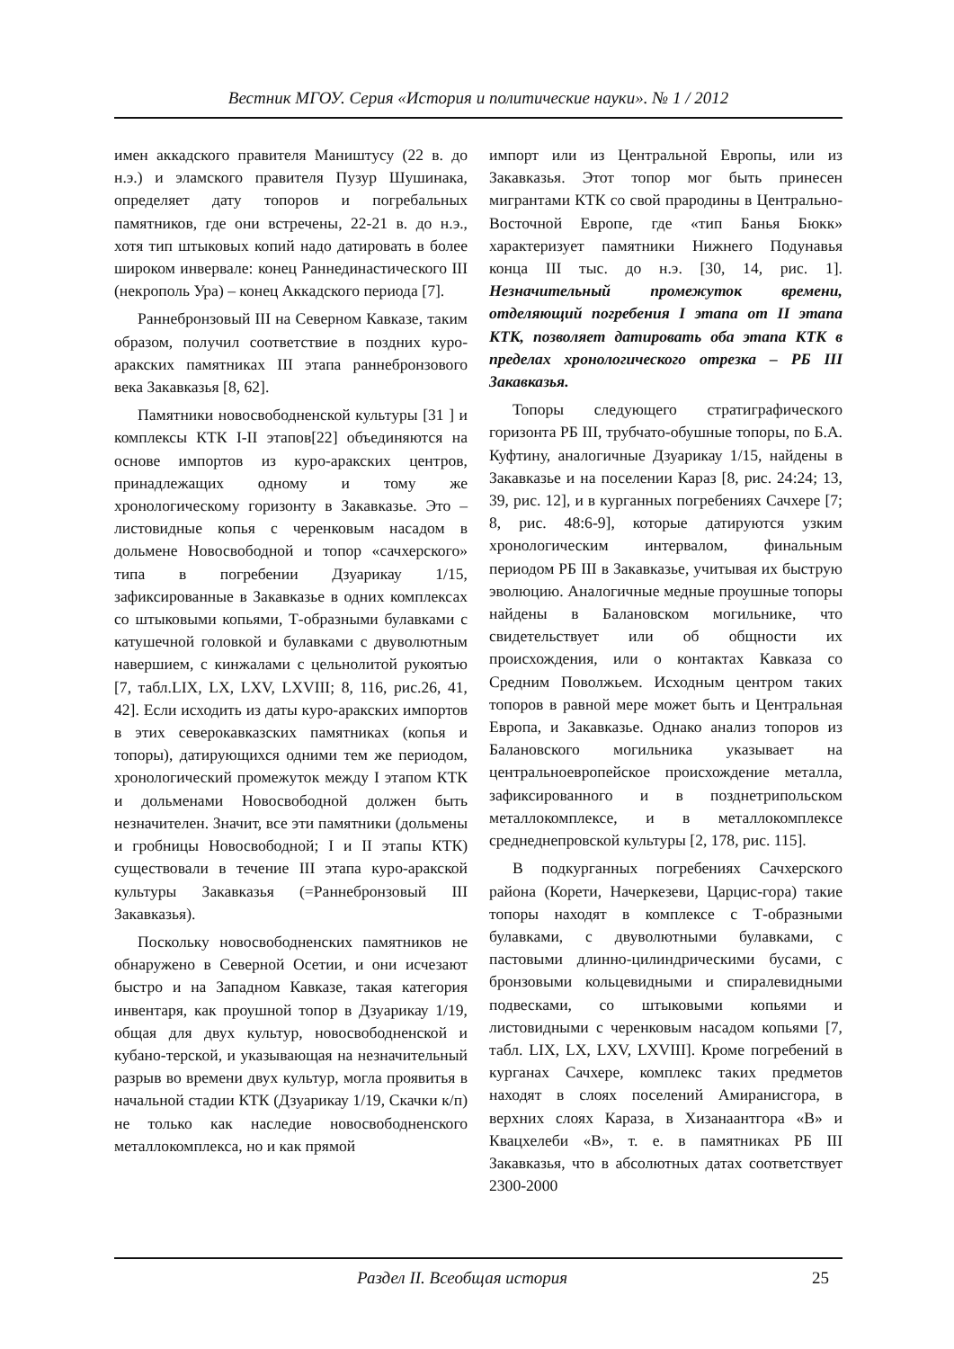Вестник МГОУ. Серия «История и политические науки». № 1 / 2012
имен аккадского правителя Маништусу (22 в. до н.э.) и эламского правителя Пузур Шушинака, определяет дату топоров и погребальных памятников, где они встречены, 22-21 в. до н.э., хотя тип штыковых копий надо датировать в более широком инвервале: конец Раннединастического III (некрополь Ура) – конец Аккадского периода [7].
Раннебронзовый III на Северном Кавказе, таким образом, получил соответствие в поздних куро-аракских памятниках III этапа раннебронзового века Закавказья [8, 62].
Памятники новосвободненской культуры [31 ] и комплексы КТК I-II этапов[22] объединяются на основе импортов из куро-аракских центров, принадлежащих одному и тому же хронологическому горизонту в Закавказье. Это – листовидные копья с черенковым насадом в дольмене Новосвободной и топор «сачхерского» типа в погребении Дзуарикау 1/15, зафиксированные в Закавказье в одних комплексах со штыковыми копьями, Т-образными булавками с катушечной головкой и булавками с двуволютным навершием, с кинжалами с цельнолитой рукоятью [7, табл.LIX, LX, LXV, LXVIII; 8, 116, рис.26, 41, 42]. Если исходить из даты куро-аракских импортов в этих северокавказских памятниках (копья и топоры), датирующихся одними тем же периодом, хронологический промежуток между I этапом КТК и дольменами Новосвободной должен быть незначителен. Значит, все эти памятники (дольмены и гробницы Новосвободной; I и II этапы КТК) существовали в течение III этапа куро-аракской культуры Закавказья (=Раннебронзовый III Закавказья).
Поскольку новосвободненских памятников не обнаружено в Северной Осетии, и они исчезают быстро и на Западном Кавказе, такая категория инвентаря, как проушной топор в Дзуарикау 1/19, общая для двух культур, новосвободненской и кубано-терской, и указывающая на незначительный разрыв во времени двух культур, могла проявитья в начальной стадии КТК (Дзуарикау 1/19, Скачки к/п) не только как наследие новосвободненского металлокомплекса, но и как прямой
импорт или из Центральной Европы, или из Закавказья. Этот топор мог быть принесен мигрантами КТК со свой прародины в Центрально-Восточной Европе, где «тип Банья Бюкк» характеризует памятники Нижнего Подунавья конца III тыс. до н.э. [30, 14, рис. 1]. Незначительный промежуток времени, отделяющий погребения I этапа от II этапа КТК, позволяет датировать оба этапа КТК в пределах хронологического отрезка – РБ III Закавказья.
Топоры следующего стратиграфического горизонта РБ III, трубчато-обушные топоры, по Б.А. Куфтину, аналогичные Дзуарикау 1/15, найдены в Закавказье и на поселении Караз [8, рис. 24:24; 13, 39, рис. 12], и в курганных погребениях Сачхере [7; 8, рис. 48:6-9], которые датируются узким хронологическим интервалом, финальным периодом РБ III в Закавказье, учитывая их быструю эволюцию. Аналогичные медные проушные топоры найдены в Балановском могильнике, что свидетельствует или об общности их происхождения, или о контактах Кавказа со Средним Поволжьем. Исходным центром таких топоров в равной мере может быть и Центральная Европа, и Закавказье. Однако анализ топоров из Балановского могильника указывает на центральноевропейское происхождение металла, зафиксированного и в позднетрипольском металлокомплексе, и в металлокомплексе среднеднепровской культуры [2, 178, рис. 115].
В подкурганных погребениях Сачхерского района (Корети, Начеркезеви, Царцис-гора) такие топоры находят в комплексе с Т-образными булавками, с двуволютными булавками, с пастовыми длинно-цилиндрическими бусами, с бронзовыми кольцевидными и спиралевидными подвесками, со штыковыми копьями и листовидными с черенковым насадом копьями [7, табл. LIX, LX, LXV, LXVIII]. Кроме погребений в курганах Сачхере, комплекс таких предметов находят в слоях поселений Амиранисгора, в верхних слоях Караза, в Хизанаантгора «В» и Квацхелеби «В», т. е. в памятниках РБ III Закавказья, что в абсолютных датах соответствует 2300-2000
Раздел II. Всеобщая история 25